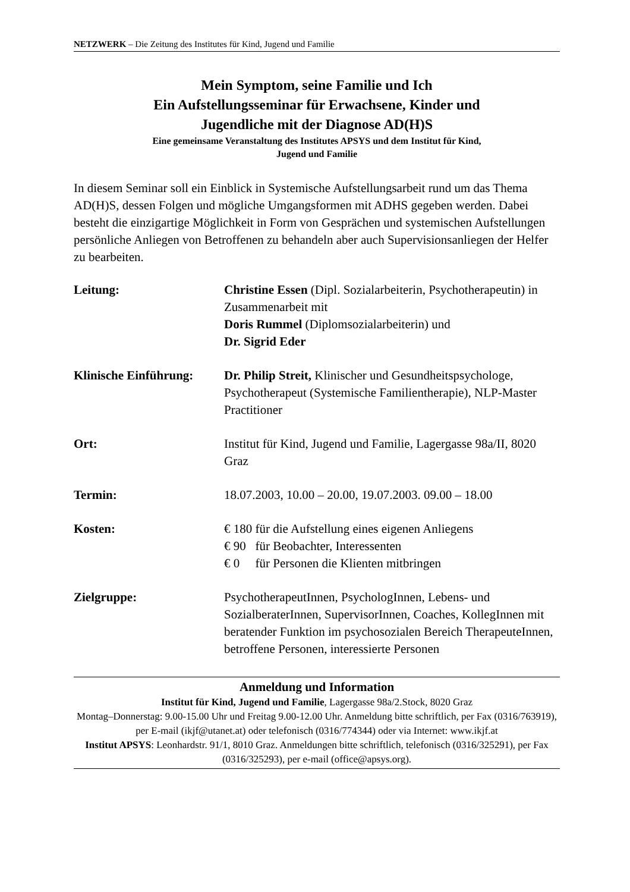NETZWERK – Die Zeitung des Institutes für Kind, Jugend und Familie
Mein Symptom, seine Familie und Ich
Ein Aufstellungsseminar für Erwachsene, Kinder und
Jugendliche mit der Diagnose AD(H)S
Eine gemeinsame Veranstaltung des Institutes APSYS und dem Institut für Kind,
Jugend und Familie
In diesem Seminar soll ein Einblick in Systemische Aufstellungsarbeit rund um das Thema AD(H)S, dessen Folgen und mögliche Umgangsformen mit ADHS gegeben werden. Dabei besteht die einzigartige Möglichkeit in Form von Gesprächen und systemischen Aufstellungen persönliche Anliegen von Betroffenen zu behandeln aber auch Supervisionsanliegen der Helfer zu bearbeiten.
| Leitung: | Christine Essen (Dipl. Sozialarbeiterin, Psychotherapeutin) in Zusammenarbeit mit Doris Rummel (Diplomsozialarbeiterin) und Dr. Sigrid Eder |
| Klinische Einführung: | Dr. Philip Streit, Klinischer und Gesundheitspsychologe, Psychotherapeut (Systemische Familientherapie), NLP-Master Practitioner |
| Ort: | Institut für Kind, Jugend und Familie, Lagergasse 98a/II, 8020 Graz |
| Termin: | 18.07.2003, 10.00 – 20.00, 19.07.2003. 09.00 – 18.00 |
| Kosten: | € 180 für die Aufstellung eines eigenen Anliegens € 90 für Beobachter, Interessenten € 0 für Personen die Klienten mitbringen |
| Zielgruppe: | PsychotherapeutInnen, PsychologInnen, Lebens- und SozialberaterInnen, SupervisorInnen, Coaches, KollegInnen mit beratender Funktion im psychosozialen Bereich TherapeuteInnen, betroffene Personen, interessierte Personen |
Anmeldung und Information
Institut für Kind, Jugend und Familie, Lagergasse 98a/2.Stock, 8020 Graz
Montag–Donnerstag: 9.00-15.00 Uhr und Freitag 9.00-12.00 Uhr. Anmeldung bitte schriftlich, per Fax (0316/763919), per E-mail (ikjf@utanet.at) oder telefonisch (0316/774344) oder via Internet: www.ikjf.at
Institut APSYS: Leonhardstr. 91/1, 8010 Graz. Anmeldungen bitte schriftlich, telefonisch (0316/325291), per Fax (0316/325293), per e-mail (office@apsys.org).